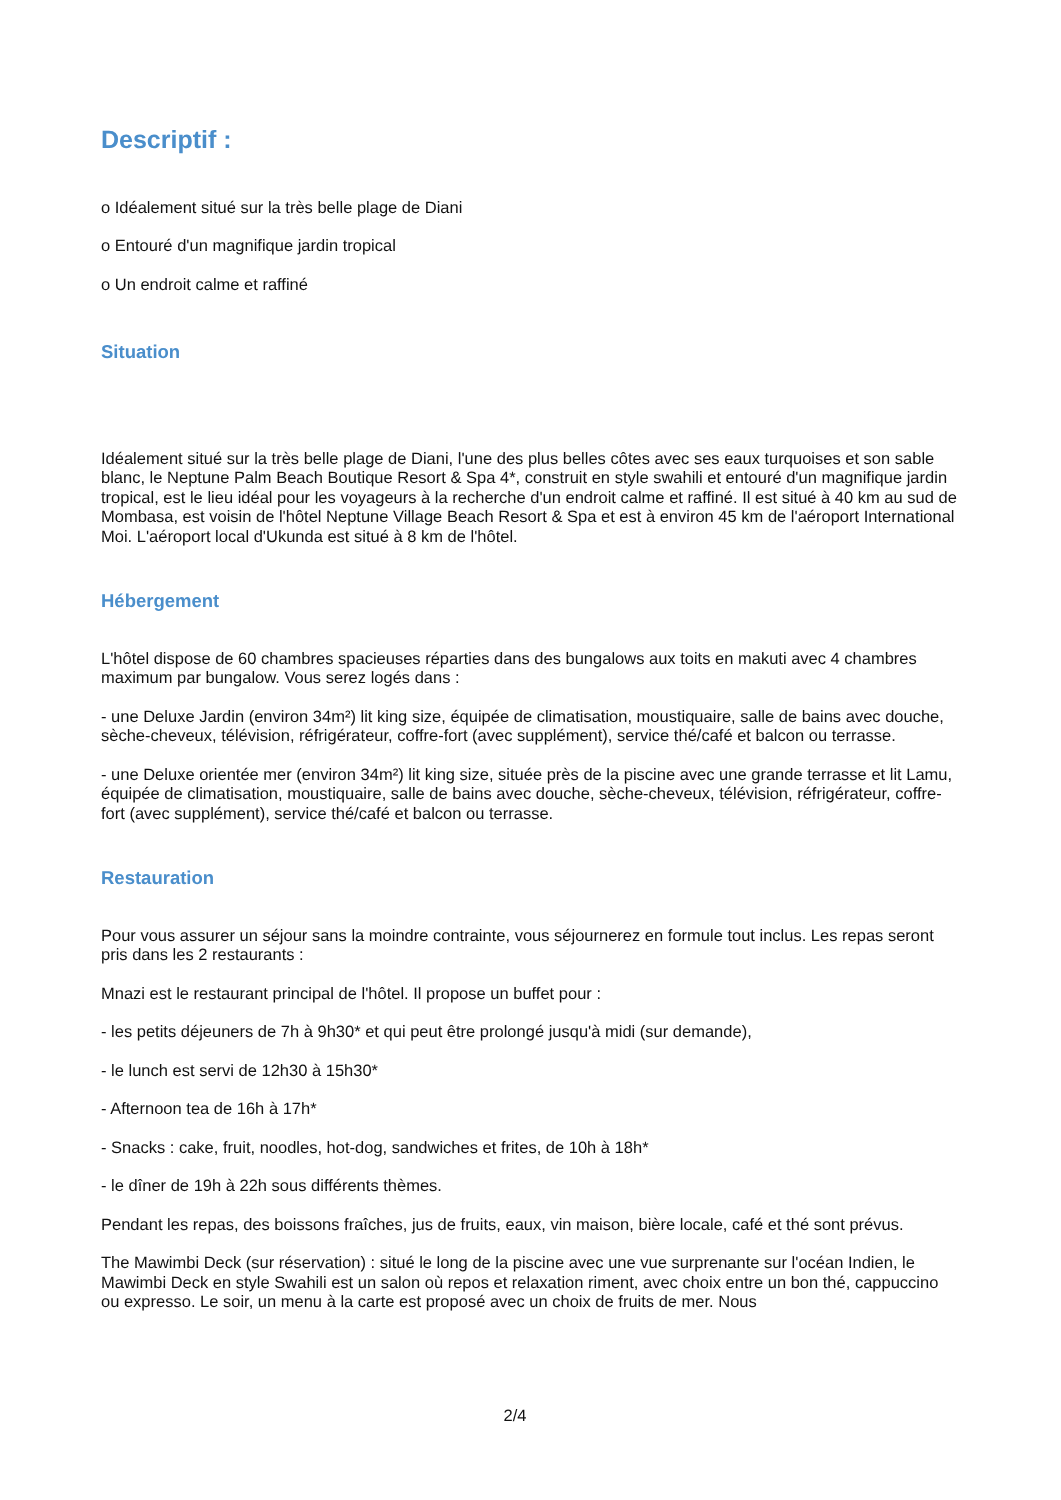Descriptif :
o Idéalement situé sur la très belle plage de Diani
o Entouré d'un magnifique jardin tropical
o Un endroit calme et raffiné
Situation
Idéalement situé sur la très belle plage de Diani, l'une des plus belles côtes avec ses eaux turquoises et son sable blanc, le Neptune Palm Beach Boutique Resort & Spa 4*, construit en style swahili et entouré d'un magnifique jardin tropical, est le lieu idéal pour les voyageurs à la recherche d'un endroit calme et raffiné. Il est situé à 40 km au sud de Mombasa, est voisin de l'hôtel Neptune Village Beach Resort & Spa et est à environ 45 km de l'aéroport International Moi. L'aéroport local d'Ukunda est situé à 8 km de l'hôtel.
Hébergement
L'hôtel dispose de 60 chambres spacieuses réparties dans des bungalows aux toits en makuti avec 4 chambres maximum par bungalow. Vous serez logés dans :
- une Deluxe Jardin (environ 34m²) lit king size, équipée de climatisation, moustiquaire, salle de bains avec douche, sèche-cheveux, télévision, réfrigérateur, coffre-fort (avec supplément), service thé/café et balcon ou terrasse.
- une Deluxe orientée mer (environ 34m²) lit king size, située près de la piscine avec une grande terrasse et lit Lamu, équipée de climatisation, moustiquaire, salle de bains avec douche, sèche-cheveux, télévision, réfrigérateur, coffre-fort (avec supplément), service thé/café et balcon ou terrasse.
Restauration
Pour vous assurer un séjour sans la moindre contrainte, vous séjournerez en formule tout inclus. Les repas seront pris dans les 2 restaurants :
Mnazi est le restaurant principal de l'hôtel. Il propose un buffet pour :
- les petits déjeuners de 7h à 9h30* et qui peut être prolongé jusqu'à midi (sur demande),
- le lunch est servi de 12h30 à 15h30*
- Afternoon tea de 16h à 17h*
- Snacks : cake, fruit, noodles, hot-dog, sandwiches et frites, de 10h à 18h*
- le dîner de 19h à 22h sous différents thèmes.
Pendant les repas, des boissons fraîches, jus de fruits, eaux, vin maison, bière locale, café et thé sont prévus.
The Mawimbi Deck (sur réservation) : situé le long de la piscine avec une vue surprenante sur l'océan Indien, le Mawimbi Deck en style Swahili est un salon où repos et relaxation riment, avec choix entre un bon thé, cappuccino ou expresso. Le soir, un menu à la carte est proposé avec un choix de fruits de mer. Nous
2/4